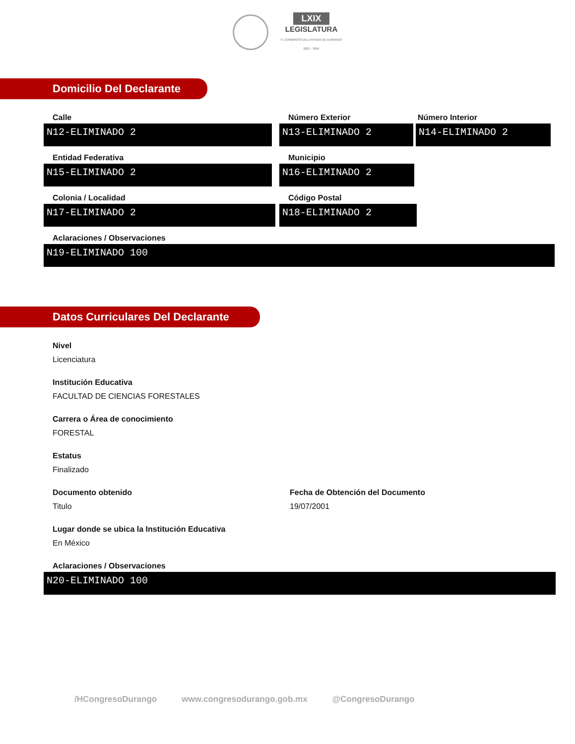LXIX
LEGISLATURA
H. CONGRESO DEL ESTADO DE DURANGO
2021 - 2024
Domicilio Del Declarante
Calle
N12-ELIMINADO 2
Número Exterior
N13-ELIMINADO 2
Número Interior
N14-ELIMINADO 2
Entidad Federativa
N15-ELIMINADO 2
Municipio
N16-ELIMINADO 2
Colonia / Localidad
N17-ELIMINADO 2
Código Postal
N18-ELIMINADO 2
Aclaraciones / Observaciones
N19-ELIMINADO 100
Datos Curriculares Del Declarante
Nivel
Licenciatura
Institución Educativa
FACULTAD DE CIENCIAS FORESTALES
Carrera o Área de conocimiento
FORESTAL
Estatus
Finalizado
Documento obtenido
Titulo
Fecha de Obtención del Documento
19/07/2001
Lugar donde se ubica la Institución Educativa
En México
Aclaraciones / Observaciones
N20-ELIMINADO 100
/HCongresoDurango www.congresodurango.gob.mx @CongresoDurango